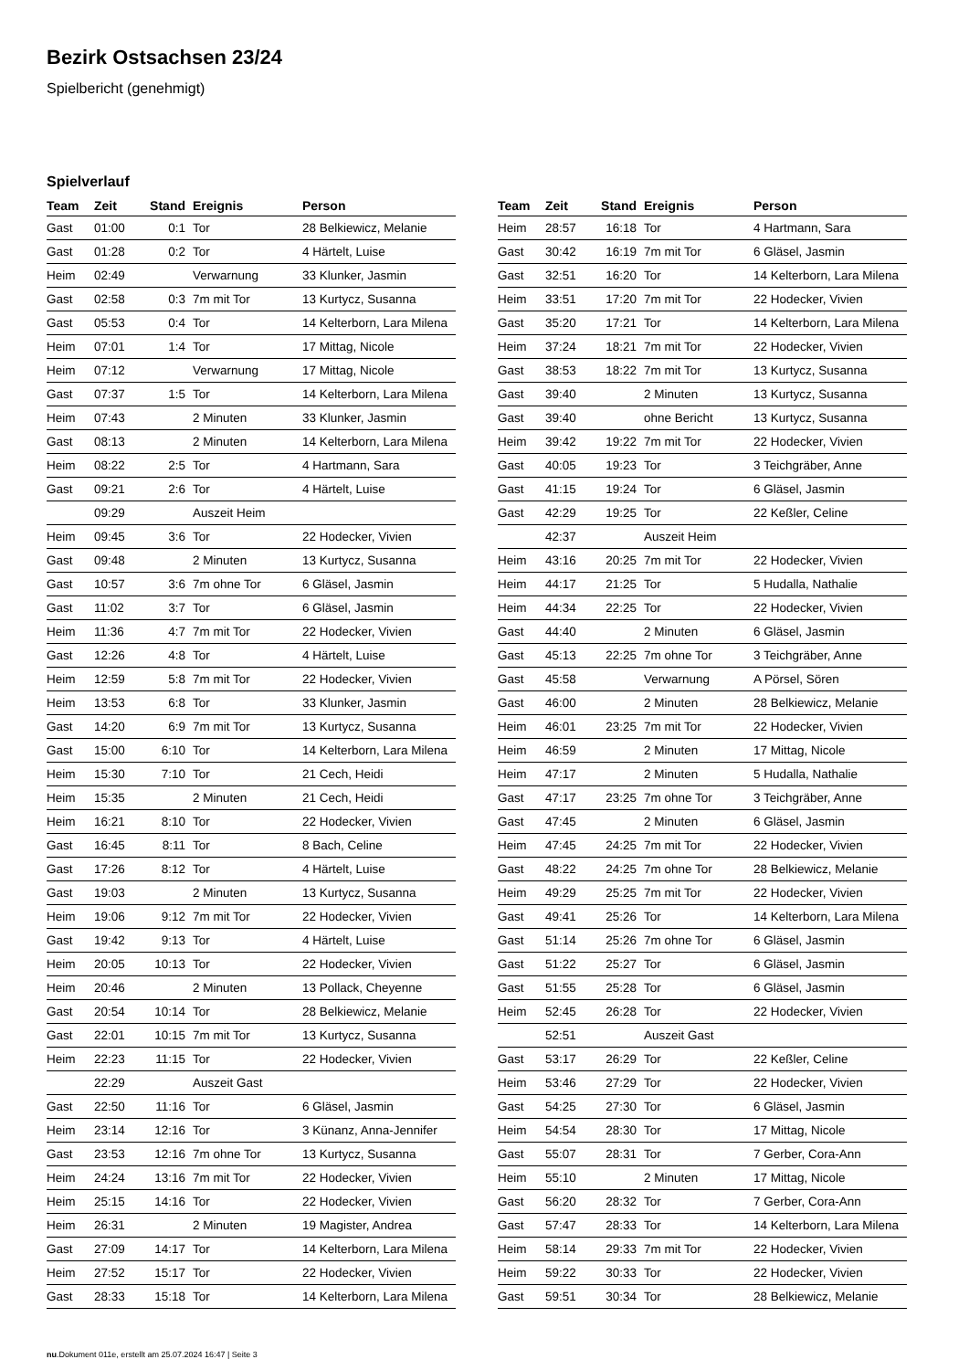Bezirk Ostsachsen 23/24
Spielbericht (genehmigt)
Spielverlauf
| Team | Zeit | Stand | Ereignis | Person |
| --- | --- | --- | --- | --- |
| Gast | 01:00 | 0:1 | Tor | 28 Belkiewicz, Melanie |
| Gast | 01:28 | 0:2 | Tor | 4 Härtelt, Luise |
| Heim | 02:49 | | Verwarnung | 33 Klunker, Jasmin |
| Gast | 02:58 | 0:3 | 7m mit Tor | 13 Kurtycz, Susanna |
| Gast | 05:53 | 0:4 | Tor | 14 Kelterborn, Lara Milena |
| Heim | 07:01 | 1:4 | Tor | 17 Mittag, Nicole |
| Heim | 07:12 | | Verwarnung | 17 Mittag, Nicole |
| Gast | 07:37 | 1:5 | Tor | 14 Kelterborn, Lara Milena |
| Heim | 07:43 | | 2 Minuten | 33 Klunker, Jasmin |
| Gast | 08:13 | | 2 Minuten | 14 Kelterborn, Lara Milena |
| Heim | 08:22 | 2:5 | Tor | 4 Hartmann, Sara |
| Gast | 09:21 | 2:6 | Tor | 4 Härtelt, Luise |
| | 09:29 | | Auszeit Heim | |
| Heim | 09:45 | 3:6 | Tor | 22 Hodecker, Vivien |
| Gast | 09:48 | | 2 Minuten | 13 Kurtycz, Susanna |
| Gast | 10:57 | 3:6 | 7m ohne Tor | 6 Gläsel, Jasmin |
| Gast | 11:02 | 3:7 | Tor | 6 Gläsel, Jasmin |
| Heim | 11:36 | 4:7 | 7m mit Tor | 22 Hodecker, Vivien |
| Gast | 12:26 | 4:8 | Tor | 4 Härtelt, Luise |
| Heim | 12:59 | 5:8 | 7m mit Tor | 22 Hodecker, Vivien |
| Heim | 13:53 | 6:8 | Tor | 33 Klunker, Jasmin |
| Gast | 14:20 | 6:9 | 7m mit Tor | 13 Kurtycz, Susanna |
| Gast | 15:00 | 6:10 | Tor | 14 Kelterborn, Lara Milena |
| Heim | 15:30 | 7:10 | Tor | 21 Cech, Heidi |
| Heim | 15:35 | | 2 Minuten | 21 Cech, Heidi |
| Heim | 16:21 | 8:10 | Tor | 22 Hodecker, Vivien |
| Gast | 16:45 | 8:11 | Tor | 8 Bach, Celine |
| Gast | 17:26 | 8:12 | Tor | 4 Härtelt, Luise |
| Gast | 19:03 | | 2 Minuten | 13 Kurtycz, Susanna |
| Heim | 19:06 | 9:12 | 7m mit Tor | 22 Hodecker, Vivien |
| Gast | 19:42 | 9:13 | Tor | 4 Härtelt, Luise |
| Heim | 20:05 | 10:13 | Tor | 22 Hodecker, Vivien |
| Heim | 20:46 | | 2 Minuten | 13 Pollack, Cheyenne |
| Gast | 20:54 | 10:14 | Tor | 28 Belkiewicz, Melanie |
| Gast | 22:01 | 10:15 | 7m mit Tor | 13 Kurtycz, Susanna |
| Heim | 22:23 | 11:15 | Tor | 22 Hodecker, Vivien |
| | 22:29 | | Auszeit Gast | |
| Gast | 22:50 | 11:16 | Tor | 6 Gläsel, Jasmin |
| Heim | 23:14 | 12:16 | Tor | 3 Künanz, Anna-Jennifer |
| Gast | 23:53 | 12:16 | 7m ohne Tor | 13 Kurtycz, Susanna |
| Heim | 24:24 | 13:16 | 7m mit Tor | 22 Hodecker, Vivien |
| Heim | 25:15 | 14:16 | Tor | 22 Hodecker, Vivien |
| Heim | 26:31 | | 2 Minuten | 19 Magister, Andrea |
| Gast | 27:09 | 14:17 | Tor | 14 Kelterborn, Lara Milena |
| Heim | 27:52 | 15:17 | Tor | 22 Hodecker, Vivien |
| Gast | 28:33 | 15:18 | Tor | 14 Kelterborn, Lara Milena |
| Team | Zeit | Stand | Ereignis | Person |
| --- | --- | --- | --- | --- |
| Heim | 28:57 | 16:18 | Tor | 4 Hartmann, Sara |
| Gast | 30:42 | 16:19 | 7m mit Tor | 6 Gläsel, Jasmin |
| Gast | 32:51 | 16:20 | Tor | 14 Kelterborn, Lara Milena |
| Heim | 33:51 | 17:20 | 7m mit Tor | 22 Hodecker, Vivien |
| Gast | 35:20 | 17:21 | Tor | 14 Kelterborn, Lara Milena |
| Heim | 37:24 | 18:21 | 7m mit Tor | 22 Hodecker, Vivien |
| Gast | 38:53 | 18:22 | 7m mit Tor | 13 Kurtycz, Susanna |
| Gast | 39:40 | | 2 Minuten | 13 Kurtycz, Susanna |
| Gast | 39:40 | | ohne Bericht | 13 Kurtycz, Susanna |
| Heim | 39:42 | 19:22 | 7m mit Tor | 22 Hodecker, Vivien |
| Gast | 40:05 | 19:23 | Tor | 3 Teichgräber, Anne |
| Gast | 41:15 | 19:24 | Tor | 6 Gläsel, Jasmin |
| Gast | 42:29 | 19:25 | Tor | 22 Keßler, Celine |
| | 42:37 | | Auszeit Heim | |
| Heim | 43:16 | 20:25 | 7m mit Tor | 22 Hodecker, Vivien |
| Heim | 44:17 | 21:25 | Tor | 5 Hudalla, Nathalie |
| Heim | 44:34 | 22:25 | Tor | 22 Hodecker, Vivien |
| Gast | 44:40 | | 2 Minuten | 6 Gläsel, Jasmin |
| Gast | 45:13 | 22:25 | 7m ohne Tor | 3 Teichgräber, Anne |
| Gast | 45:58 | | Verwarnung | A Pörsel, Sören |
| Gast | 46:00 | | 2 Minuten | 28 Belkiewicz, Melanie |
| Heim | 46:01 | 23:25 | 7m mit Tor | 22 Hodecker, Vivien |
| Heim | 46:59 | | 2 Minuten | 17 Mittag, Nicole |
| Heim | 47:17 | | 2 Minuten | 5 Hudalla, Nathalie |
| Gast | 47:17 | 23:25 | 7m ohne Tor | 3 Teichgräber, Anne |
| Gast | 47:45 | | 2 Minuten | 6 Gläsel, Jasmin |
| Heim | 47:45 | 24:25 | 7m mit Tor | 22 Hodecker, Vivien |
| Gast | 48:22 | 24:25 | 7m ohne Tor | 28 Belkiewicz, Melanie |
| Heim | 49:29 | 25:25 | 7m mit Tor | 22 Hodecker, Vivien |
| Gast | 49:41 | 25:26 | Tor | 14 Kelterborn, Lara Milena |
| Gast | 51:14 | 25:26 | 7m ohne Tor | 6 Gläsel, Jasmin |
| Gast | 51:22 | 25:27 | Tor | 6 Gläsel, Jasmin |
| Gast | 51:55 | 25:28 | Tor | 6 Gläsel, Jasmin |
| Heim | 52:45 | 26:28 | Tor | 22 Hodecker, Vivien |
| | 52:51 | | Auszeit Gast | |
| Gast | 53:17 | 26:29 | Tor | 22 Keßler, Celine |
| Heim | 53:46 | 27:29 | Tor | 22 Hodecker, Vivien |
| Gast | 54:25 | 27:30 | Tor | 6 Gläsel, Jasmin |
| Heim | 54:54 | 28:30 | Tor | 17 Mittag, Nicole |
| Gast | 55:07 | 28:31 | Tor | 7 Gerber, Cora-Ann |
| Heim | 55:10 | | 2 Minuten | 17 Mittag, Nicole |
| Gast | 56:20 | 28:32 | Tor | 7 Gerber, Cora-Ann |
| Gast | 57:47 | 28:33 | Tor | 14 Kelterborn, Lara Milena |
| Heim | 58:14 | 29:33 | 7m mit Tor | 22 Hodecker, Vivien |
| Heim | 59:22 | 30:33 | Tor | 22 Hodecker, Vivien |
| Gast | 59:51 | 30:34 | Tor | 28 Belkiewicz, Melanie |
nu.Dokument 011e, erstellt am 25.07.2024 16:47 | Seite 3